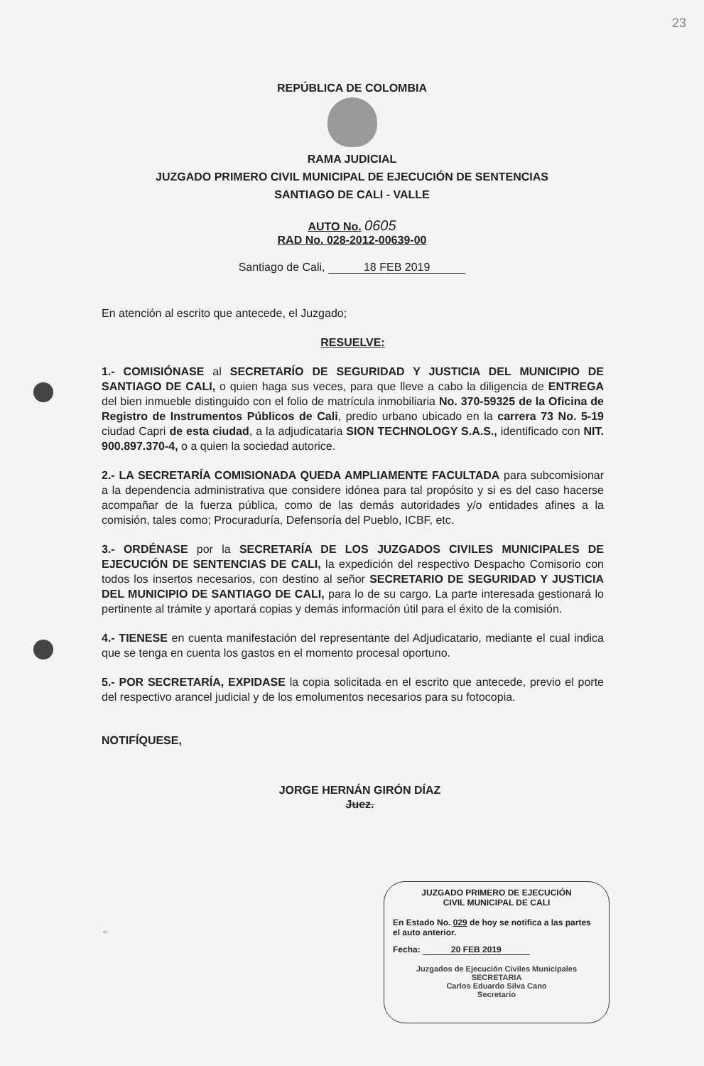23
REPÚBLICA DE COLOMBIA
RAMA JUDICIAL
JUZGADO PRIMERO CIVIL MUNICIPAL DE EJECUCIÓN DE SENTENCIAS
SANTIAGO DE CALI - VALLE
AUTO No. 0605
RAD No. 028-2012-00639-00
Santiago de Cali, 18 FEB 2019
En atención al escrito que antecede, el Juzgado;
RESUELVE:
1.- COMISIÓNASE al SECRETARÍO DE SEGURIDAD Y JUSTICIA DEL MUNICIPIO DE SANTIAGO DE CALI, o quien haga sus veces, para que lleve a cabo la diligencia de ENTREGA del bien inmueble distinguido con el folio de matrícula inmobiliaria No. 370-59325 de la Oficina de Registro de Instrumentos Públicos de Cali, predio urbano ubicado en la carrera 73 No. 5-19 ciudad Capri de esta ciudad, a la adjudicataria SION TECHNOLOGY S.A.S., identificado con NIT. 900.897.370-4, o a quien la sociedad autorice.
2.- LA SECRETARÍA COMISIONADA QUEDA AMPLIAMENTE FACULTADA para subcomisionar a la dependencia administrativa que considere idónea para tal propósito y si es del caso hacerse acompañar de la fuerza pública, como de las demás autoridades y/o entidades afines a la comisión, tales como; Procuraduría, Defensoría del Pueblo, ICBF, etc.
3.- ORDÉNASE por la SECRETARÍA DE LOS JUZGADOS CIVILES MUNICIPALES DE EJECUCIÓN DE SENTENCIAS DE CALI, la expedición del respectivo Despacho Comisorio con todos los insertos necesarios, con destino al señor SECRETARIO DE SEGURIDAD Y JUSTICIA DEL MUNICIPIO DE SANTIAGO DE CALI, para lo de su cargo. La parte interesada gestionará lo pertinente al trámite y aportará copias y demás información útil para el éxito de la comisión.
4.- TIENESE en cuenta manifestación del representante del Adjudicatario, mediante el cual indica que se tenga en cuenta los gastos en el momento procesal oportuno.
5.- POR SECRETARÍA, EXPIDASE la copia solicitada en el escrito que antecede, previo el porte del respectivo arancel judicial y de los emolumentos necesarios para su fotocopia.
NOTIFÍQUESE,
JORGE HERNÁN GIRÓN DÍAZ
Juez.
JUZGADO PRIMERO DE EJECUCIÓN
CIVIL MUNICIPAL DE CALI
En Estado No. 029 de hoy se notifica a las partes el auto anterior.
Fecha: 20 FEB 2019
Juzgados de Ejecución Civiles Municipales
SECRETARIA
Carlos Eduardo Silva Cano
Secretario
cp